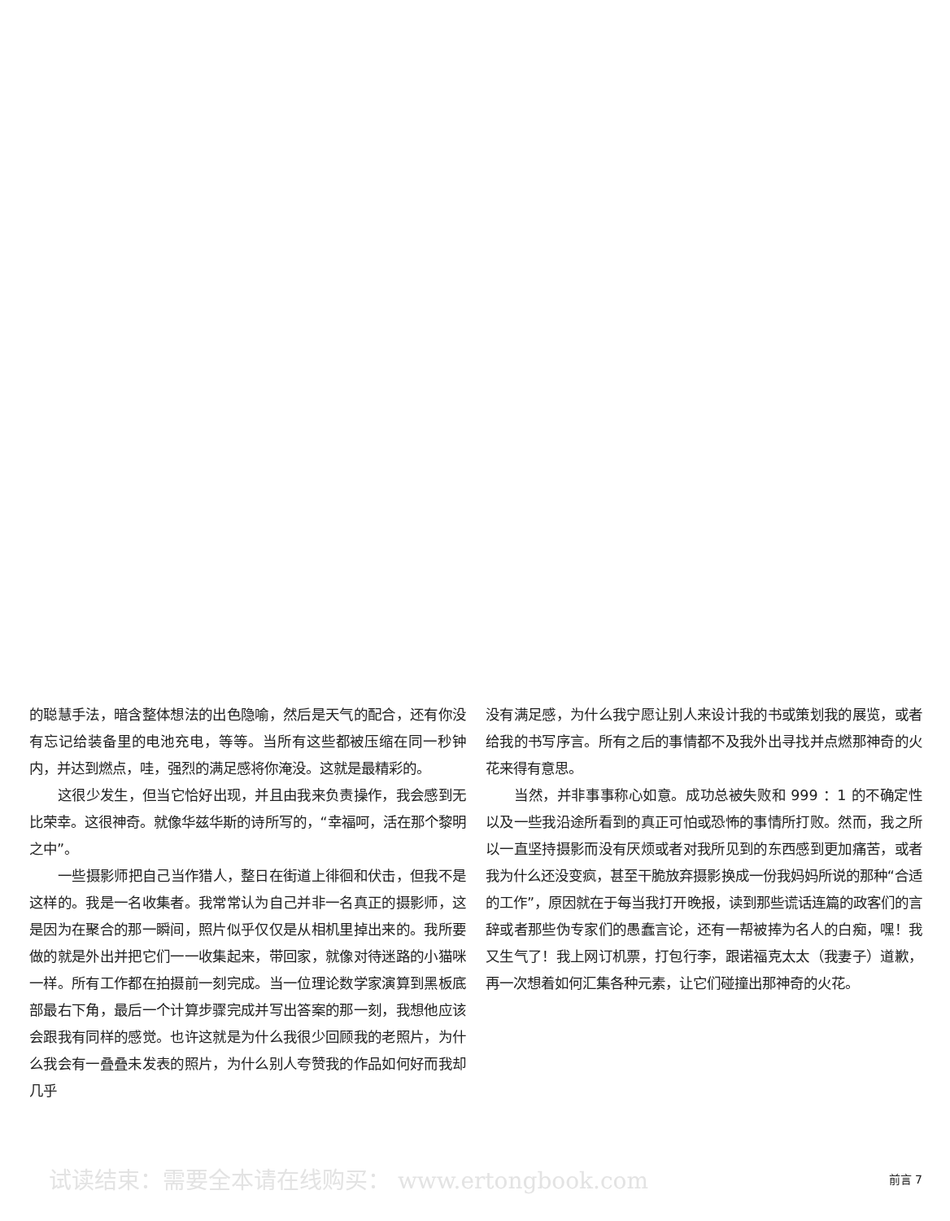的聪慧手法，暗含整体想法的出色隐喻，然后是天气的配合，还有你没有忘记给装备里的电池充电，等等。当所有这些都被压缩在同一秒钟内，并达到燃点，哇，强烈的满足感将你淹没。这就是最精彩的。
这很少发生，但当它恰好出现，并且由我来负责操作，我会感到无比荣幸。这很神奇。就像华兹华斯的诗所写的，“幸福呵，活在那个黎明之中”。
一些摄影师把自己当作猎人，整日在街道上徘徊和伏击，但我不是这样的。我是一名收集者。我常常认为自己并非一名真正的摄影师，这是因为在聚合的那一瞬间，照片似乎仅仅是从相机里掉出来的。我所要做的就是外出并把它们一一收集起来，带回家，就像对待迷路的小猫咪一样。所有工作都在拍摄前一刻完成。当一位理论数学家演算到黑板底部最右下角，最后一个计算步骤完成并写出答案的那一刻，我想他应该会跟我有同样的感觉。也许这就是为什么我很少回顾我的老照片，为什么我会有一叠叠未发表的照片，为什么别人夸赞我的作品如何好而我却几乎
没有满足感，为什么我宁愿让别人来设计我的书或策划我的展览，或者给我的书写序言。所有之后的事情都不及我外出寻找并点燃那神奇的火花来得有意思。
当然，并非事事称心如意。成功总被失败和 999 ：1 的不确定性以及一些我沿途所看到的真正可怕或恐怖的事情所打败。然而，我之所以一直坚持摄影而没有厌烦或者对我所见到的东西感到更加痛苦，或者我为什么还没变疯，甚至干脆放弃摄影换成一份我妈妈所说的那种“合适的工作”，原因就在于每当我打开晚报，读到那些谎话连篇的政客们的言辞或者那些伪专家们的愚蠢言论，还有一帮被捧为名人的白痴，嘿！我又生气了！我上网订机票，打包行李，跟诺福克太太（我妻子）道歉，再一次想着如何汇集各种元素，让它们碰撞出那神奇的火花。
试读结束：需要全本请在线购买： www.ertongbook.com
前言 7